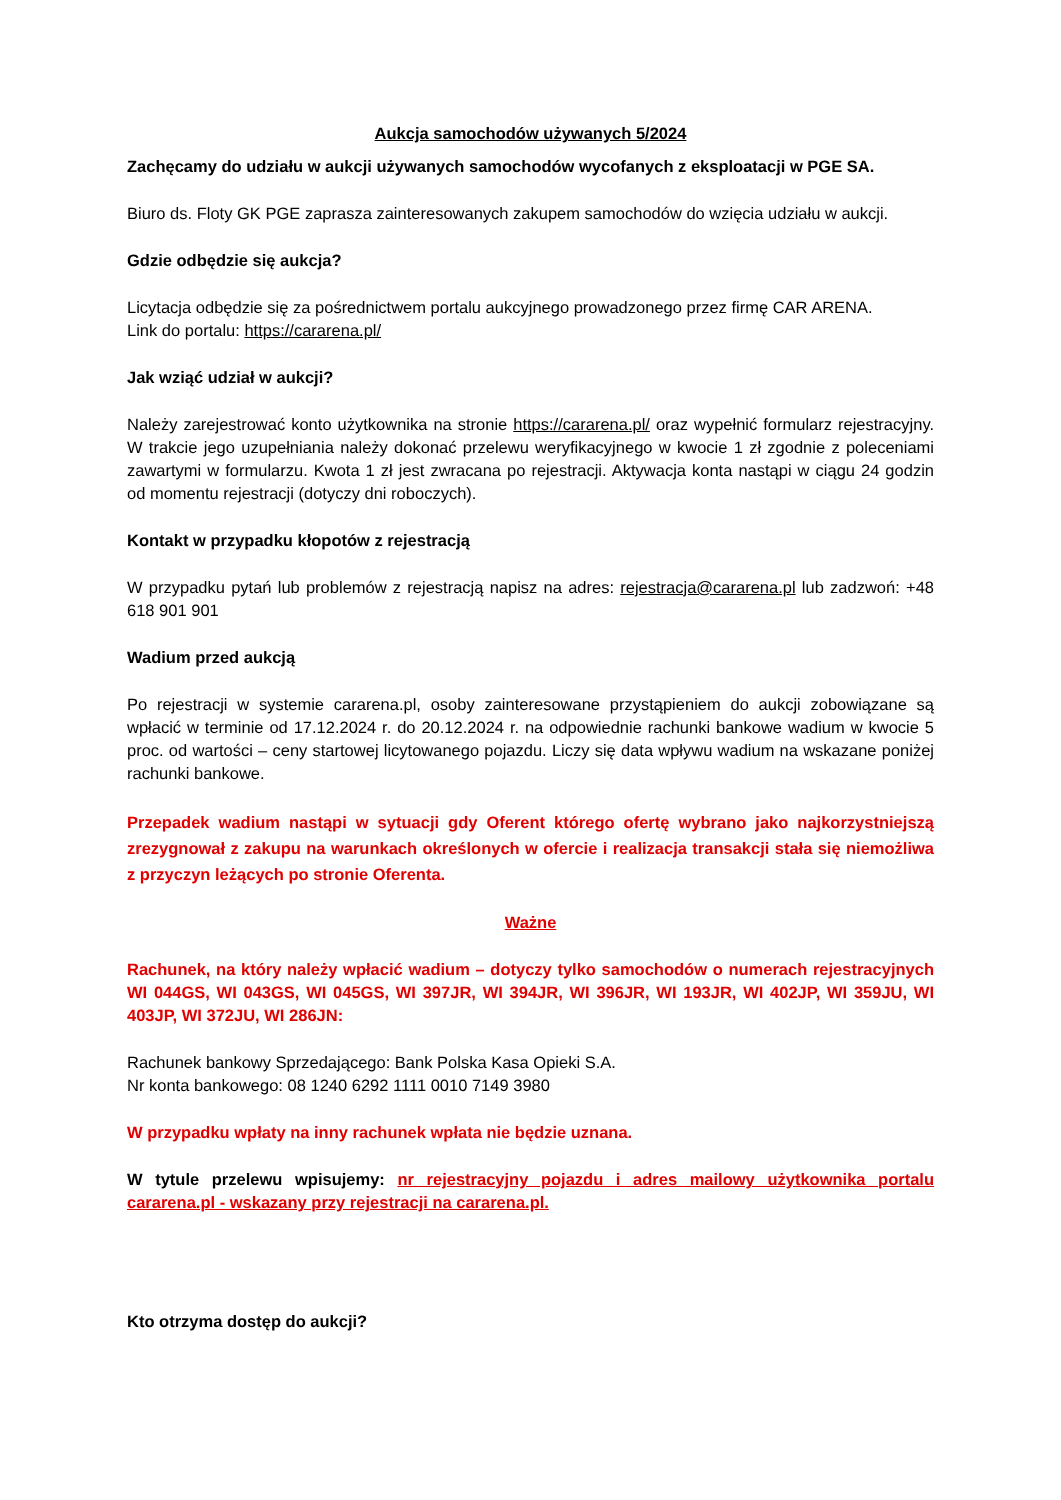Aukcja samochodów używanych 5/2024
Zachęcamy do udziału w aukcji używanych samochodów wycofanych z eksploatacji w PGE SA.
Biuro ds. Floty GK PGE zaprasza zainteresowanych zakupem samochodów do wzięcia udziału w aukcji.
Gdzie odbędzie się aukcja?
Licytacja odbędzie się za pośrednictwem portalu aukcyjnego prowadzonego przez firmę CAR ARENA.
Link do portalu: https://cararena.pl/
Jak wziąć udział w aukcji?
Należy zarejestrować konto użytkownika na stronie https://cararena.pl/ oraz wypełnić formularz rejestracyjny. W trakcie jego uzupełniania należy dokonać przelewu weryfikacyjnego w kwocie 1 zł zgodnie z poleceniami zawartymi w formularzu. Kwota 1 zł jest zwracana po rejestracji. Aktywacja konta nastąpi w ciągu 24 godzin od momentu rejestracji (dotyczy dni roboczych).
Kontakt w przypadku kłopotów z rejestracją
W przypadku pytań lub problemów z rejestracją napisz na adres: rejestracja@cararena.pl lub zadzwoń: +48 618 901 901
Wadium przed aukcją
Po rejestracji w systemie cararena.pl, osoby zainteresowane przystąpieniem do aukcji zobowiązane są wpłacić w terminie od 17.12.2024 r. do 20.12.2024 r. na odpowiednie rachunki bankowe wadium w kwocie 5 proc. od wartości – ceny startowej licytowanego pojazdu. Liczy się data wpływu wadium na wskazane poniżej rachunki bankowe.
Przepadek wadium nastąpi w sytuacji gdy Oferent którego ofertę wybrano jako najkorzystniejszą zrezygnował z zakupu na warunkach określonych w ofercie i realizacja transakcji stała się niemożliwa z przyczyn leżących po stronie Oferenta.
Ważne
Rachunek, na który należy wpłacić wadium – dotyczy tylko samochodów o numerach rejestracyjnych WI 044GS, WI 043GS, WI 045GS, WI 397JR, WI 394JR, WI 396JR, WI 193JR, WI 402JP, WI 359JU, WI 403JP, WI 372JU, WI 286JN:
Rachunek bankowy Sprzedającego: Bank Polska Kasa Opieki S.A.
Nr konta bankowego: 08 1240 6292 1111 0010 7149 3980
W przypadku wpłaty na inny rachunek wpłata nie będzie uznana.
W tytule przelewu wpisujemy: nr rejestracyjny pojazdu i adres mailowy użytkownika portalu cararena.pl - wskazany przy rejestracji na cararena.pl.
Kto otrzyma dostęp do aukcji?